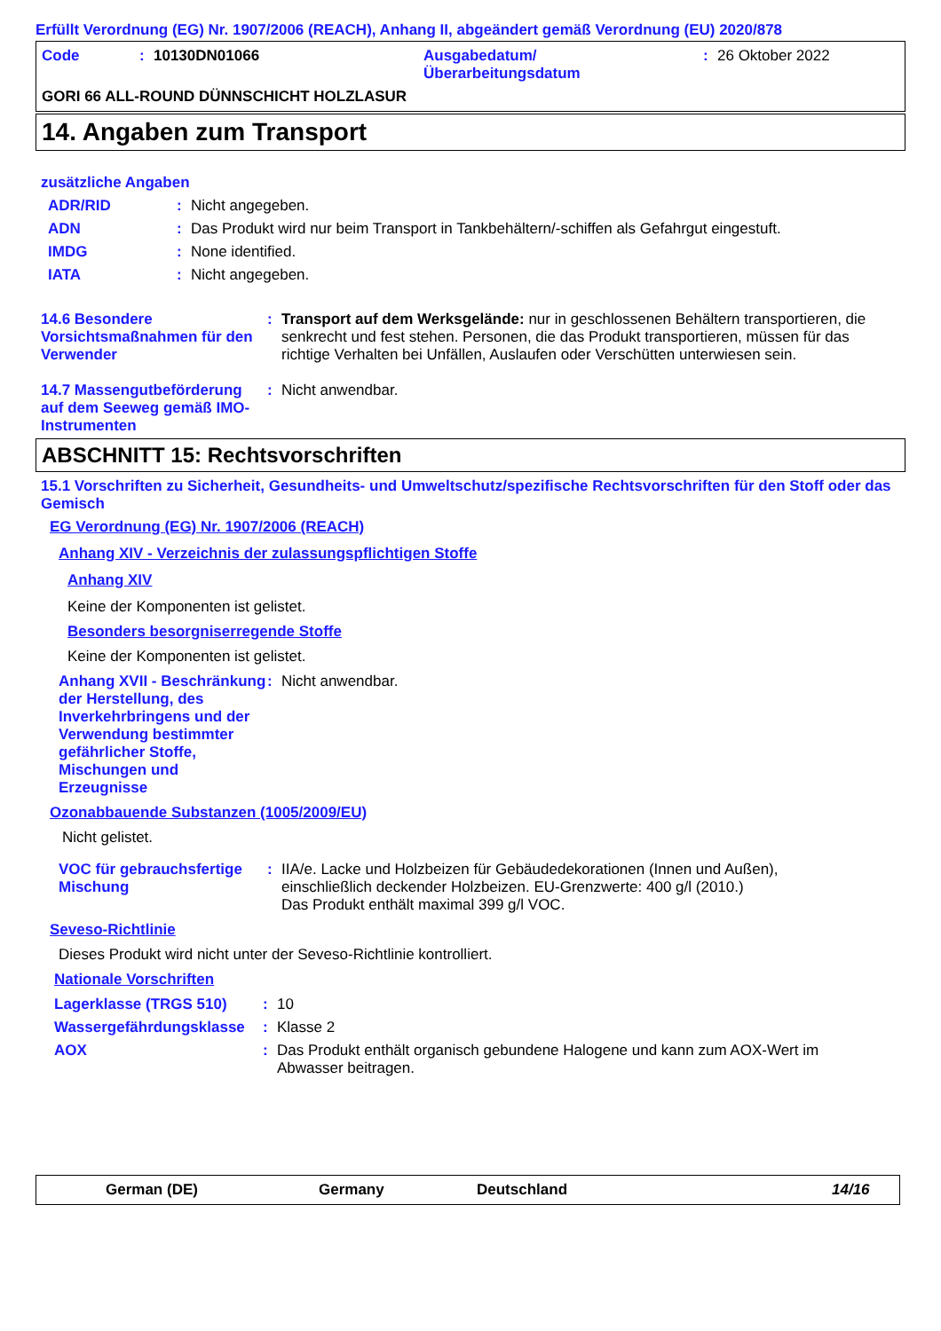Erfüllt Verordnung (EG) Nr. 1907/2006 (REACH), Anhang II, abgeändert gemäß Verordnung (EU) 2020/878
Code: 10130DN01066 Ausgabedatum/
Überarbeitungsdatum: 26 Oktober 2022
GORI 66 ALL-ROUND DÜNNSCHICHT HOLZLASUR
14. Angaben zum Transport
zusätzliche Angaben
ADR/RID: Nicht angegeben.
ADN: Das Produkt wird nur beim Transport in Tankbehältern/-schiffen als Gefahrgut eingestuft.
IMDG: None identified.
IATA: Nicht angegeben.
14.6 Besondere Vorsichtsmaßnahmen für den Verwender: Transport auf dem Werksgelände: nur in geschlossenen Behältern transportieren, die senkrecht und fest stehen. Personen, die das Produkt transportieren, müssen für das richtige Verhalten bei Unfällen, Auslaufen oder Verschütten unterwiesen sein.
14.7 Massengutbeförderung auf dem Seeweg gemäß IMO-Instrumenten: Nicht anwendbar.
ABSCHNITT 15: Rechtsvorschriften
15.1 Vorschriften zu Sicherheit, Gesundheits- und Umweltschutz/spezifische Rechtsvorschriften für den Stoff oder das Gemisch
EG Verordnung (EG) Nr. 1907/2006 (REACH)
Anhang XIV - Verzeichnis der zulassungspflichtigen Stoffe
Anhang XIV
Keine der Komponenten ist gelistet.
Besonders besorgniserregende Stoffe
Keine der Komponenten ist gelistet.
Anhang XVII - Beschränkung der Herstellung, des Inverkehrbringens und der Verwendung bestimmter gefährlicher Stoffe, Mischungen und Erzeugnisse: Nicht anwendbar.
Ozonabbauende Substanzen (1005/2009/EU)
Nicht gelistet.
VOC für gebrauchsfertige Mischung: IIA/e. Lacke und Holzbeizen für Gebäudedekorationen (Innen und Außen), einschließlich deckender Holzbeizen. EU-Grenzwerte: 400 g/l (2010.)
Das Produkt enthält maximal 399 g/l VOC.
Seveso-Richtlinie
Dieses Produkt wird nicht unter der Seveso-Richtlinie kontrolliert.
Nationale Vorschriften
Lagerklasse (TRGS 510): 10
Wassergefährdungsklasse: Klasse 2
AOX: Das Produkt enthält organisch gebundene Halogene und kann zum AOX-Wert im Abwasser beitragen.
German (DE) Germany Deutschland 14/16